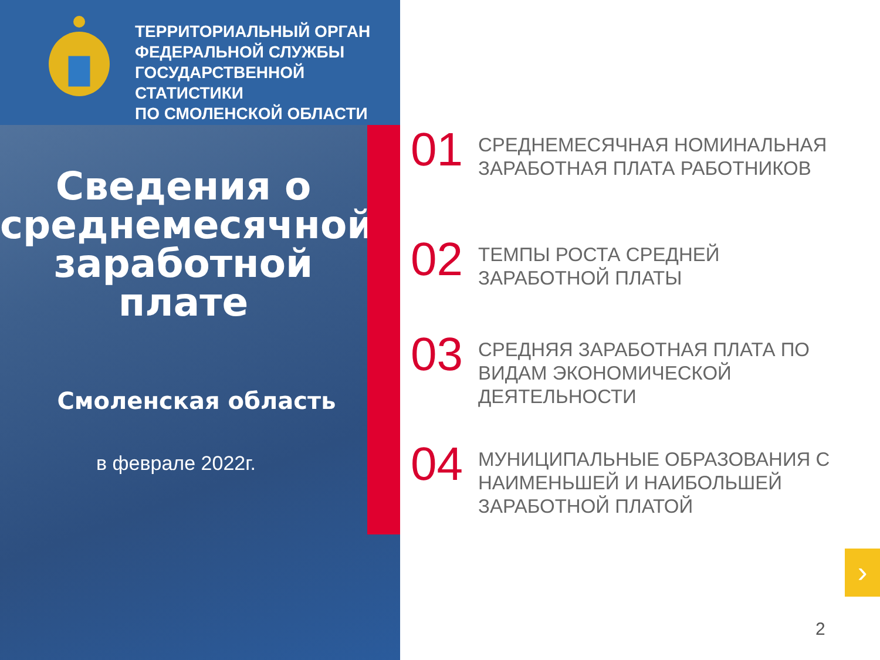ТЕРРИТОРИАЛЬНЫЙ ОРГАН
ФЕДЕРАЛЬНОЙ СЛУЖБЫ
ГОСУДАРСТВЕННОЙ
СТАТИСТИКИ
ПО СМОЛЕНСКОЙ ОБЛАСТИ
Сведения о среднемесячной заработной плате
Смоленская область
в феврале 2022г.
01
СРЕДНЕМЕСЯЧНАЯ НОМИНАЛЬНАЯ
ЗАРАБОТНАЯ ПЛАТА РАБОТНИКОВ
02
ТЕМПЫ РОСТА СРЕДНЕЙ
ЗАРАБОТНОЙ ПЛАТЫ
03
СРЕДНЯЯ ЗАРАБОТНАЯ ПЛАТА ПО
ВИДАМ ЭКОНОМИЧЕСКОЙ
ДЕЯТЕЛЬНОСТИ
04
МУНИЦИПАЛЬНЫЕ ОБРАЗОВАНИЯ С
НАИМЕНЬШЕЙ И НАИБОЛЬШЕЙ
ЗАРАБОТНОЙ ПЛАТОЙ
›
2